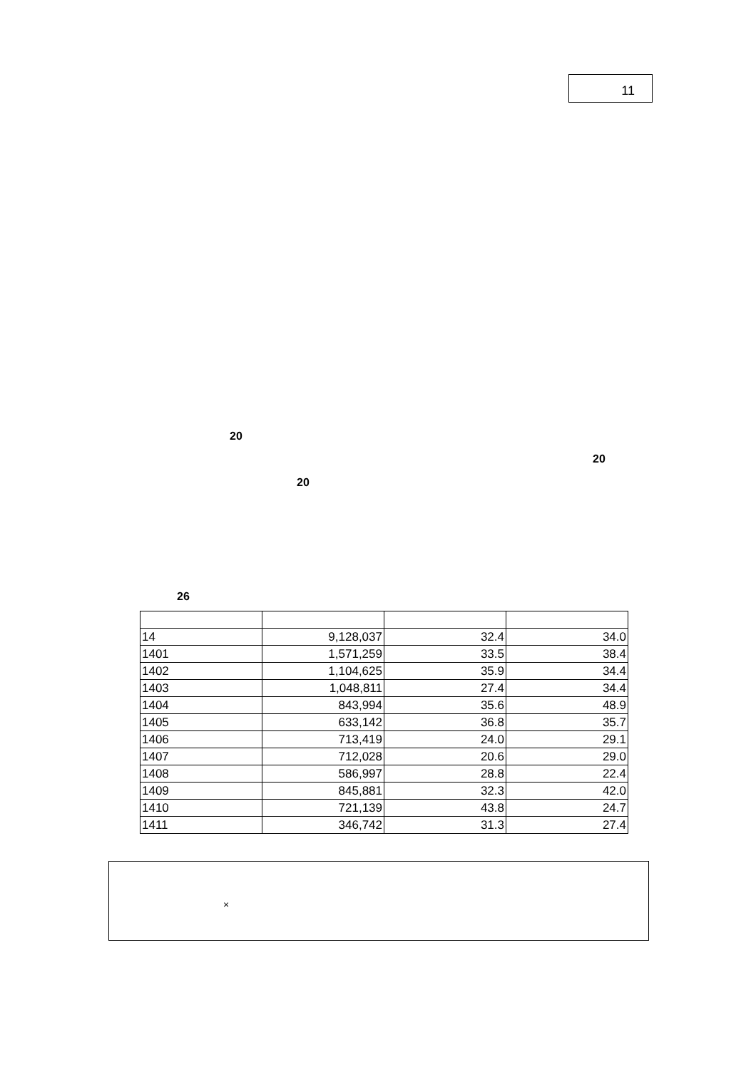11
20
20
20
26
| 14 | 9,128,037 | 32.4 | 34.0 |
| 1401 | 1,571,259 | 33.5 | 38.4 |
| 1402 | 1,104,625 | 35.9 | 34.4 |
| 1403 | 1,048,811 | 27.4 | 34.4 |
| 1404 | 843,994 | 35.6 | 48.9 |
| 1405 | 633,142 | 36.8 | 35.7 |
| 1406 | 713,419 | 24.0 | 29.1 |
| 1407 | 712,028 | 20.6 | 29.0 |
| 1408 | 586,997 | 28.8 | 22.4 |
| 1409 | 845,881 | 32.3 | 42.0 |
| 1410 | 721,139 | 43.8 | 24.7 |
| 1411 | 346,742 | 31.3 | 27.4 |
×